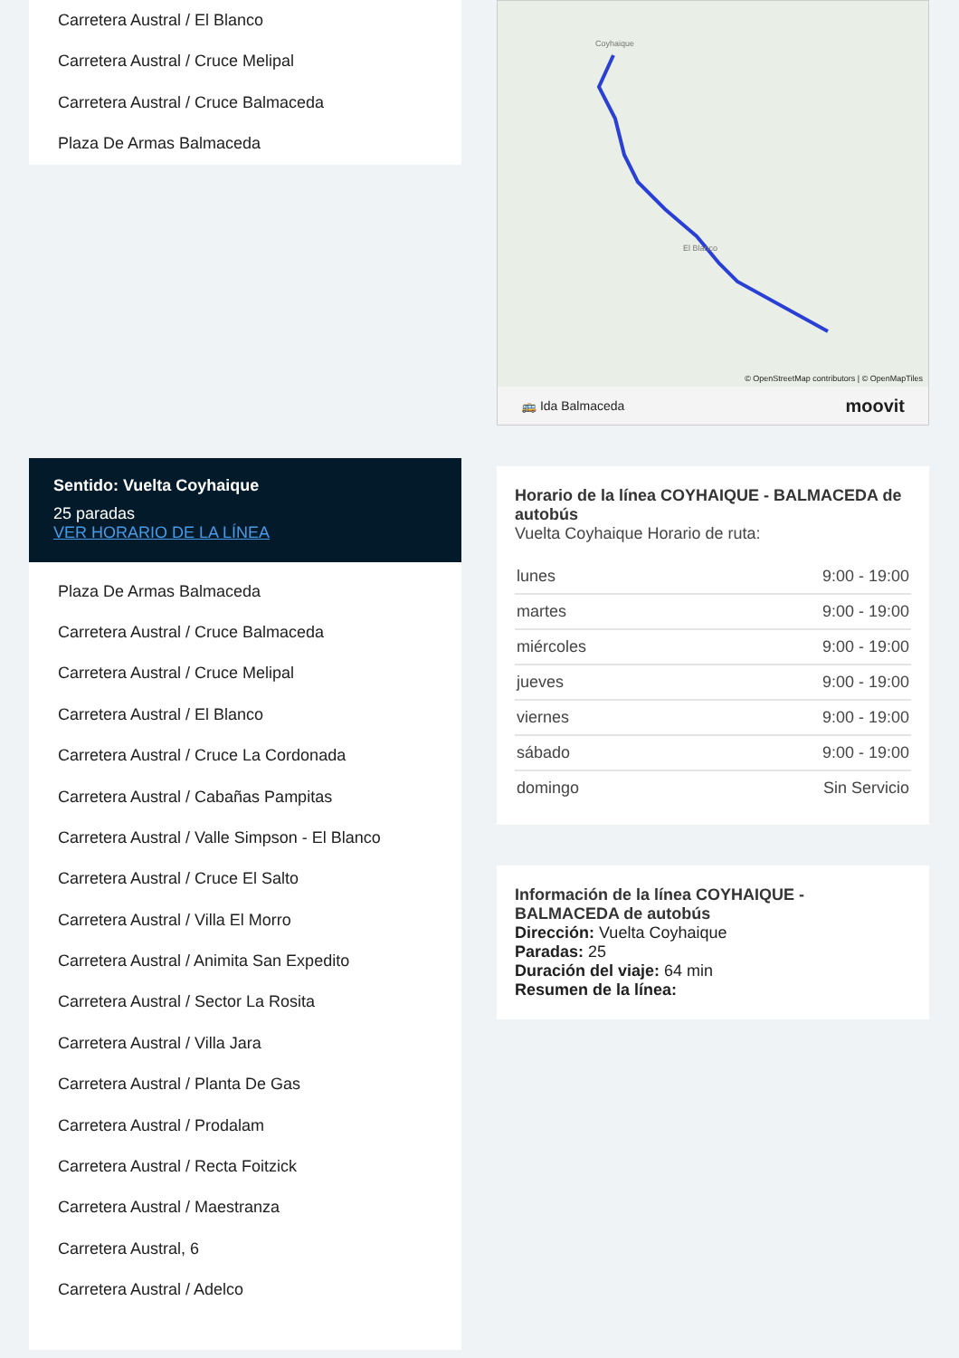Carretera Austral / El Blanco
Carretera Austral / Cruce Melipal
Carretera Austral / Cruce Balmaceda
Plaza De Armas Balmaceda
Sentido: Vuelta Coyhaique
25 paradas
VER HORARIO DE LA LÍNEA
Plaza De Armas Balmaceda
Carretera Austral / Cruce Balmaceda
Carretera Austral / Cruce Melipal
Carretera Austral / El Blanco
Carretera Austral / Cruce La Cordonada
Carretera Austral / Cabañas Pampitas
Carretera Austral / Valle Simpson - El Blanco
Carretera Austral / Cruce El Salto
Carretera Austral / Villa El Morro
Carretera Austral / Animita San Expedito
Carretera Austral / Sector La Rosita
Carretera Austral / Villa Jara
Carretera Austral / Planta De Gas
Carretera Austral / Prodalam
Carretera Austral / Recta Foitzick
Carretera Austral / Maestranza
Carretera Austral, 6
Carretera Austral / Adelco
Coyhaique
El Blanco
© OpenStreetMap contributors | © OpenMapTiles
🚌 Ida Balmaceda moovit
Horario de la línea COYHAIQUE - BALMACEDA de autobús
Vuelta Coyhaique Horario de ruta:
| lunes | 9:00 - 19:00 |
| martes | 9:00 - 19:00 |
| miércoles | 9:00 - 19:00 |
| jueves | 9:00 - 19:00 |
| viernes | 9:00 - 19:00 |
| sábado | 9:00 - 19:00 |
| domingo | Sin Servicio |
Información de la línea COYHAIQUE - BALMACEDA de autobús
Dirección: Vuelta Coyhaique
Paradas: 25
Duración del viaje: 64 min
Resumen de la línea: